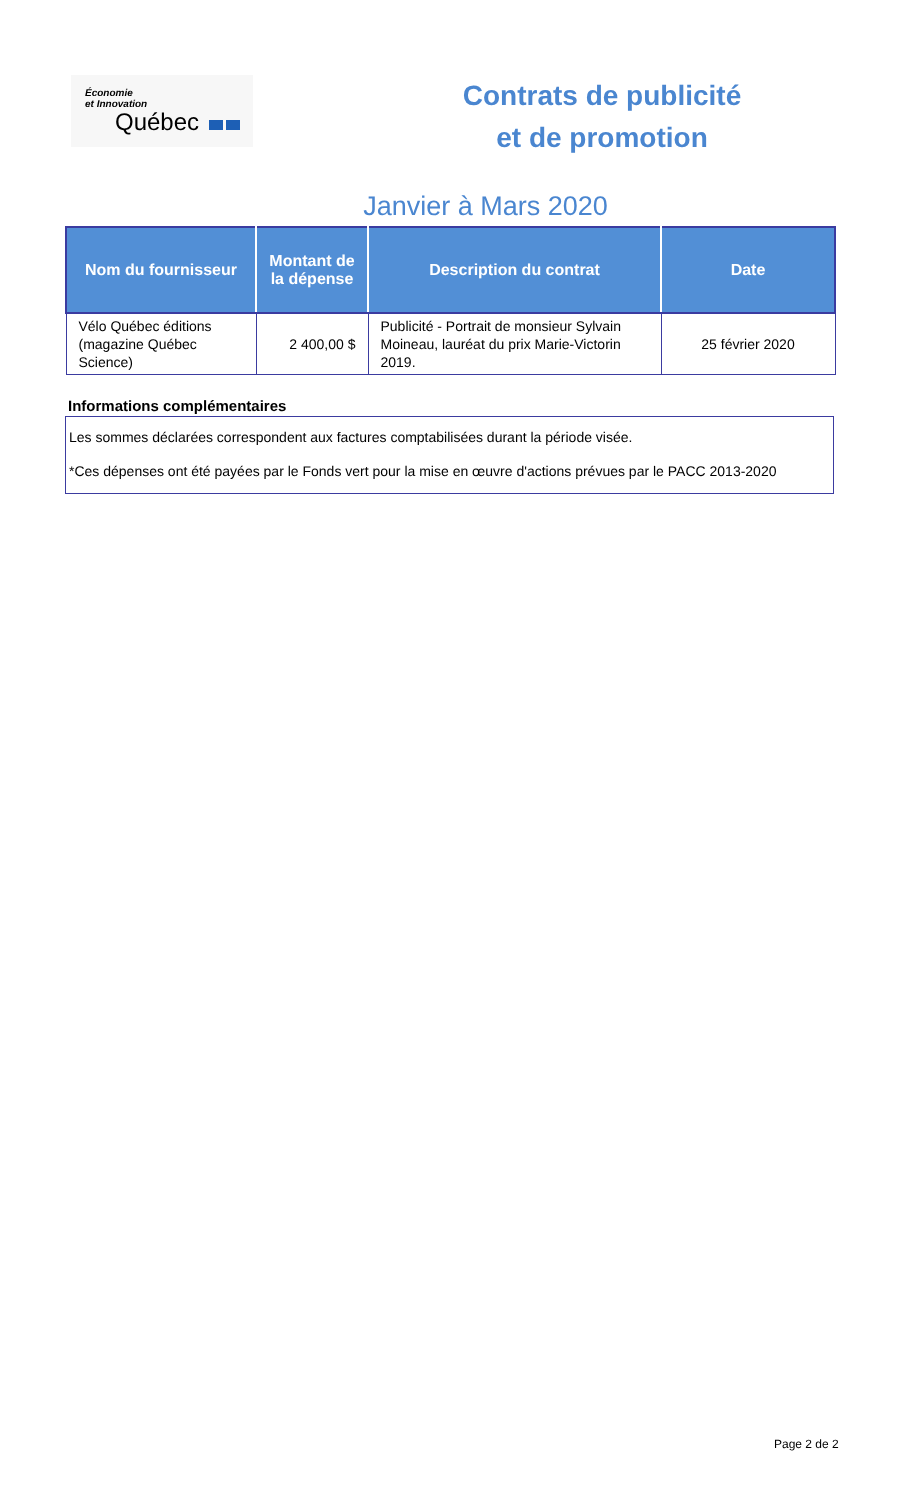Économie
et Innovation
Québec
Contrats de publicité
et de promotion
Janvier à Mars 2020
| Nom du fournisseur | Montant de la dépense | Description du contrat | Date |
| --- | --- | --- | --- |
| Vélo Québec éditions (magazine Québec Science) | 2 400,00 $ | Publicité - Portrait de monsieur Sylvain Moineau, lauréat du prix Marie-Victorin 2019. | 25 février 2020 |
Informations complémentaires
Les sommes déclarées correspondent aux factures comptabilisées durant la période visée.
*Ces dépenses ont été payées par le Fonds vert pour la mise en œuvre d'actions prévues par le PACC 2013-2020
Page 2 de 2